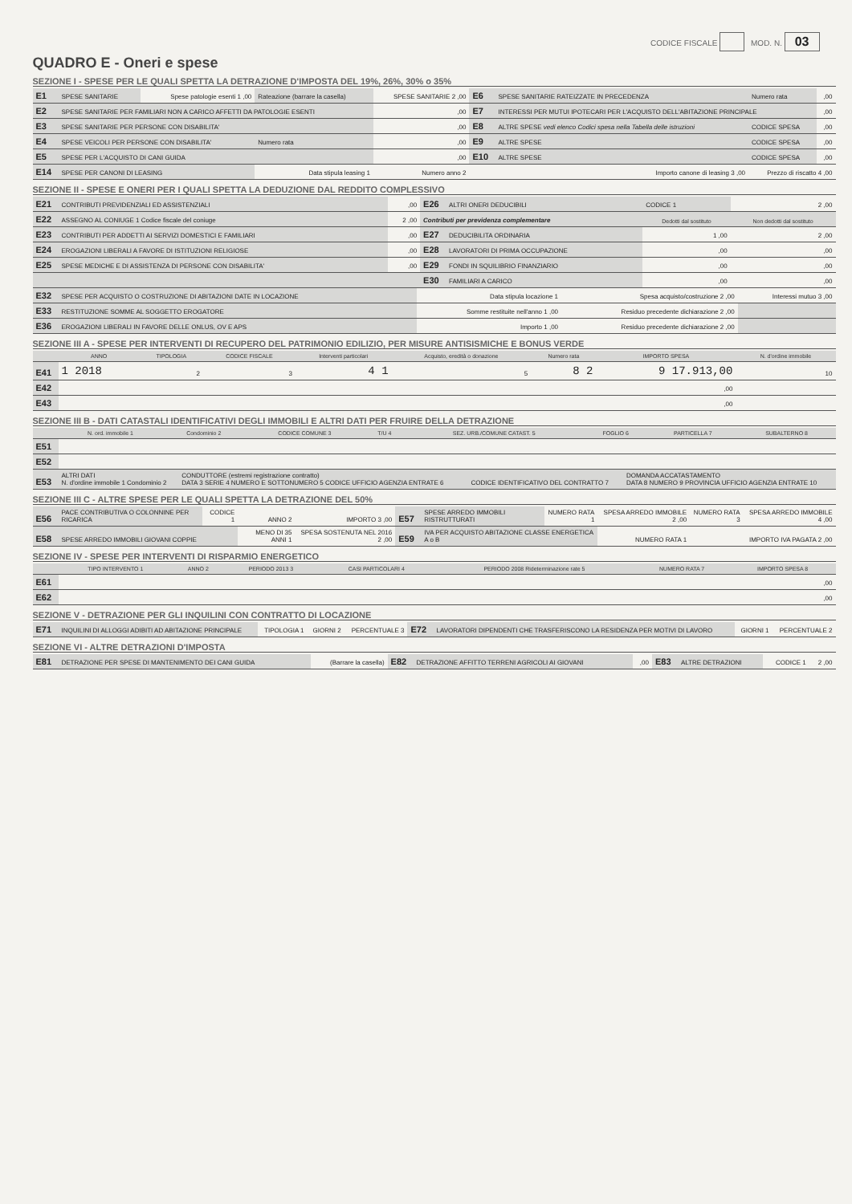CODICE FISCALE MOD. N. 03
QUADRO E - Oneri e spese
SEZIONE I - SPESE PER LE QUALI SPETTA LA DETRAZIONE D'IMPOSTA DEL 19%, 26%, 30% o 35%
| E1 | SPESE SANITARIE | Spese patologie esenti 1 ,00 | Rateazione (barrare la casella) | SPESE SANITARIE 2 ,00 | E6 | SPESE SANITARIE RATEIZZATE IN PRECEDENZA | Numero rata | ,00 |
| E2 | SPESE SANITARIE PER FAMILIARI NON A CARICO AFFETTI DA PATOLOGIE ESENTI | | | ,00 | E7 | INTERESSI PER MUTUI IPOTECARI PER L'ACQUISTO DELL'ABITAZIONE PRINCIPALE | | ,00 |
| E3 | SPESE SANITARIE PER PERSONE CON DISABILITA' | | | ,00 | E8 | ALTRE SPESE vedi elenco Codici spesa nella Tabella delle istruzioni | CODICE SPESA | ,00 |
| E4 | SPESE VEICOLI PER PERSONE CON DISABILITA' | | Numero rata | ,00 | E9 | ALTRE SPESE | CODICE SPESA | ,00 |
| E5 | SPESE PER L'ACQUISTO DI CANI GUIDA | | | ,00 | E10 | ALTRE SPESE | CODICE SPESA | ,00 |
| E14 | SPESE PER CANONI DI LEASING | | Data stipula leasing 1 | Numero anno 2 | Importo canone di leasing 3 ,00 | | Prezzo di riscatto 4 ,00 | |
SEZIONE II - SPESE E ONERI PER I QUALI SPETTA LA DEDUZIONE DAL REDDITO COMPLESSIVO
| E21 | CONTRIBUTI PREVIDENZIALI ED ASSISTENZIALI | ,00 | E26 | ALTRI ONERI DEDUCIBILI | CODICE 1 | 2 ,00 |
| E22 | ASSEGNO AL CONIUGE 1 Codice fiscale del coniuge | 2 ,00 | Contributi per previdenza complementare | | Dedotti dal sostituto | Non dedotti dal sostituto |
| E23 | CONTRIBUTI PER ADDETTI AI SERVIZI DOMESTICI E FAMILIARI | ,00 | E27 | DEDUCIBILITA ORDINARIA | 1 ,00 | 2 ,00 |
| E24 | EROGAZIONI LIBERALI A FAVORE DI ISTITUZIONI RELIGIOSE | ,00 | E28 | LAVORATORI DI PRIMA OCCUPAZIONE | ,00 | ,00 |
| E25 | SPESE MEDICHE E DI ASSISTENZA DI PERSONE CON DISABILITA' | ,00 | E29 | FONDI IN SQUILIBRIO FINANZIARIO | ,00 | ,00 |
| | | | E30 | FAMILIARI A CARICO | ,00 | ,00 |
| E32 | SPESE PER ACQUISTO O COSTRUZIONE DI ABITAZIONI DATE IN LOCAZIONE | Data stipula locazione 1 | Spesa acquisto/costruzione 2 ,00 | Interessi mutuo 3 ,00 |
| E33 | RESTITUZIONE SOMME AL SOGGETTO EROGATORE | Somme restituite nell'anno 1 ,00 | Residuo precedente dichiarazione 2 ,00 | |
| E36 | EROGAZIONI LIBERALI IN FAVORE DELLE ONLUS, OV E APS | Importo 1 ,00 | Residuo precedente dichiarazione 2 ,00 | |
SEZIONE III A - SPESE PER INTERVENTI DI RECUPERO DEL PATRIMONIO EDILIZIO, PER MISURE ANTISISMICHE E BONUS VERDE
| | ANNO | TIPOLOGIA | CODICE FISCALE | Interventi particolari | Acquisto, eredità o donazione | Numero rata | IMPORTO SPESA | N. d'ordine immobile |
| --- | --- | --- | --- | --- | --- | --- | --- | --- |
| E41 | 1 2018 | 2 | 3 | 4 1 | 5 | 8 2 | 9 17.913,00 | 10 |
| E42 | | | | | | | ,00 | |
| E43 | | | | | | | ,00 | |
SEZIONE III B - DATI CATASTALI IDENTIFICATIVI DEGLI IMMOBILI E ALTRI DATI PER FRUIRE DELLA DETRAZIONE
| | N. ord. immobile 1 | Condominio 2 | CODICE COMUNE 3 | T/U 4 | SEZ. URB./COMUNE CATAST. 5 | FOGLIO 6 | PARTICELLA 7 | SUBALTERNO 8 |
| --- | --- | --- | --- | --- | --- | --- | --- | --- |
| E51 | | | | | | | | |
| E52 | | | | | | | | |
| E53 | ALTRI DATI N. d'ordine immobile 1 Condominio 2 | CONDUTTORE (estremi registrazione contratto) DATA 3 SERIE 4 NUMERO E SOTTONUMERO 5 CODICE UFFICIO AGENZIA ENTRATE 6 | CODICE IDENTIFICATIVO DEL CONTRATTO 7 | DOMANDA ACCATASTAMENTO DATA 8 NUMERO 9 PROVINCIA UFFICIO AGENZIA ENTRATE 10 |
SEZIONE III C - ALTRE SPESE PER LE QUALI SPETTA LA DETRAZIONE DEL 50%
| E56 | PACE CONTRIBUTIVA O COLONNINE PER RICARICA | CODICE 1 | ANNO 2 | IMPORTO 3 ,00 | E57 | SPESE ARREDO IMMOBILI RISTRUTTURATI | NUMERO RATA 1 | SPESA ARREDO IMMOBILE 2 ,00 | NUMERO RATA 3 | SPESA ARREDO IMMOBILE 4 ,00 |
| E58 | SPESE ARREDO IMMOBILI GIOVANI COPPIE | | MENO DI 35 ANNI 1 | SPESA SOSTENUTA NEL 2016 2 ,00 | E59 | IVA PER ACQUISTO ABITAZIONE CLASSE ENERGETICA A o B | | NUMERO RATA 1 | IMPORTO IVA PAGATA 2 ,00 | |
SEZIONE IV - SPESE PER INTERVENTI DI RISPARMIO ENERGETICO
| | TIPO INTERVENTO 1 | ANNO 2 | PERIODO 2013 3 | CASI PARTICOLARI 4 | PERIODO 2008 Rideterminazione rate 5 | NUMERO RATA 7 | IMPORTO SPESA 8 |
| --- | --- | --- | --- | --- | --- | --- | --- |
| E61 | | | | | | | ,00 |
| E62 | | | | | | | ,00 |
SEZIONE V - DETRAZIONE PER GLI INQUILINI CON CONTRATTO DI LOCAZIONE
| E71 | INQUILINI DI ALLOGGI ADIBITI AD ABITAZIONE PRINCIPALE | TIPOLOGIA 1 | GIORNI 2 | PERCENTUALE 3 | E72 | LAVORATORI DIPENDENTI CHE TRASFERISCONO LA RESIDENZA PER MOTIVI DI LAVORO | GIORNI 1 | PERCENTUALE 2 |
SEZIONE VI - ALTRE DETRAZIONI D'IMPOSTA
| E81 | DETRAZIONE PER SPESE DI MANTENIMENTO DEI CANI GUIDA | (Barrare la casella) | E82 | DETRAZIONE AFFITTO TERRENI AGRICOLI AI GIOVANI | ,00 | E83 | ALTRE DETRAZIONI | CODICE 1 | 2 ,00 |